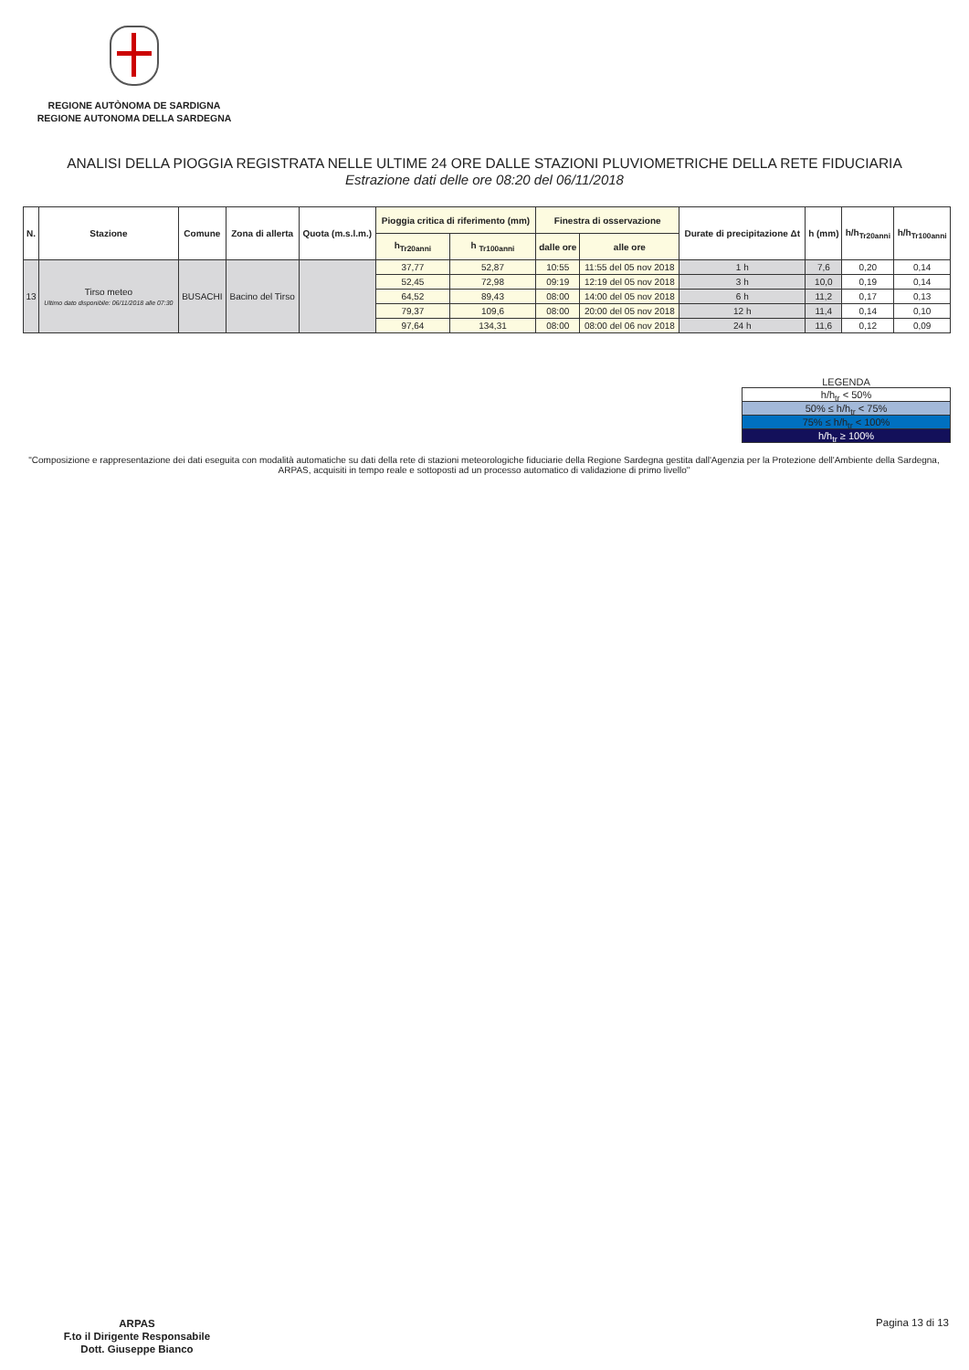REGIONE AUTÒNOMA DE SARDIGNA
REGIONE AUTONOMA DELLA SARDEGNA
ANALISI DELLA PIOGGIA REGISTRATA NELLE ULTIME 24 ORE DALLE STAZIONI PLUVIOMETRICHE DELLA RETE FIDUCIARIA
Estrazione dati delle ore 08:20 del 06/11/2018
| N. | Stazione | Comune | Zona di allerta | Quota (m.s.l.m.) | Pioggia critica di riferimento (mm) | | Finestra di osservazione | | Durate di precipitazione Δt | h (mm) | h/h<sub>Tr20anni</sub> | h/h<sub>Tr100anni</sub> |
| --- | --- | --- | --- | --- | --- | --- | --- | --- | --- | --- | --- | --- |
| | | | | | h<sub>Tr20anni</sub> | h <sub>Tr100anni</sub> | dalle ore | alle ore | | | | |
| 13 | Tirso meteo Ultimo dato disponibile: 06/11/2018 alle 07:30 | BUSACHI | Bacino del Tirso | | 37,77 | 52,87 | 10:55 | 11:55 del 05 nov 2018 | 1 h | 7,6 | 0,20 | 0,14 |
| | | | | | 52,45 | 72,98 | 09:19 | 12:19 del 05 nov 2018 | 3 h | 10,0 | 0,19 | 0,14 |
| | | | | | 64,52 | 89,43 | 08:00 | 14:00 del 05 nov 2018 | 6 h | 11,2 | 0,17 | 0,13 |
| | | | | | 79,37 | 109,6 | 08:00 | 20:00 del 05 nov 2018 | 12 h | 11,4 | 0,14 | 0,10 |
| | | | | | 97,64 | 134,31 | 08:00 | 08:00 del 06 nov 2018 | 24 h | 11,6 | 0,12 | 0,09 |
LEGENDA
h/h<sub>tr</sub> < 50%
50% ≤ h/h<sub>tr</sub> < 75%
75% ≤ h/h<sub>tr</sub> < 100%
h/h<sub>tr</sub> ≥ 100%
"Composizione e rappresentazione dei dati eseguita con modalità automatiche su dati della rete di stazioni meteorologiche fiduciarie della Regione Sardegna gestita dall'Agenzia per la Protezione dell'Ambiente della Sardegna, ARPAS, acquisiti in tempo reale e sottoposti ad un processo automatico di validazione di primo livello"
ARPAS
F.to il Dirigente Responsabile
Dott. Giuseppe Bianco
Pagina 13 di 13